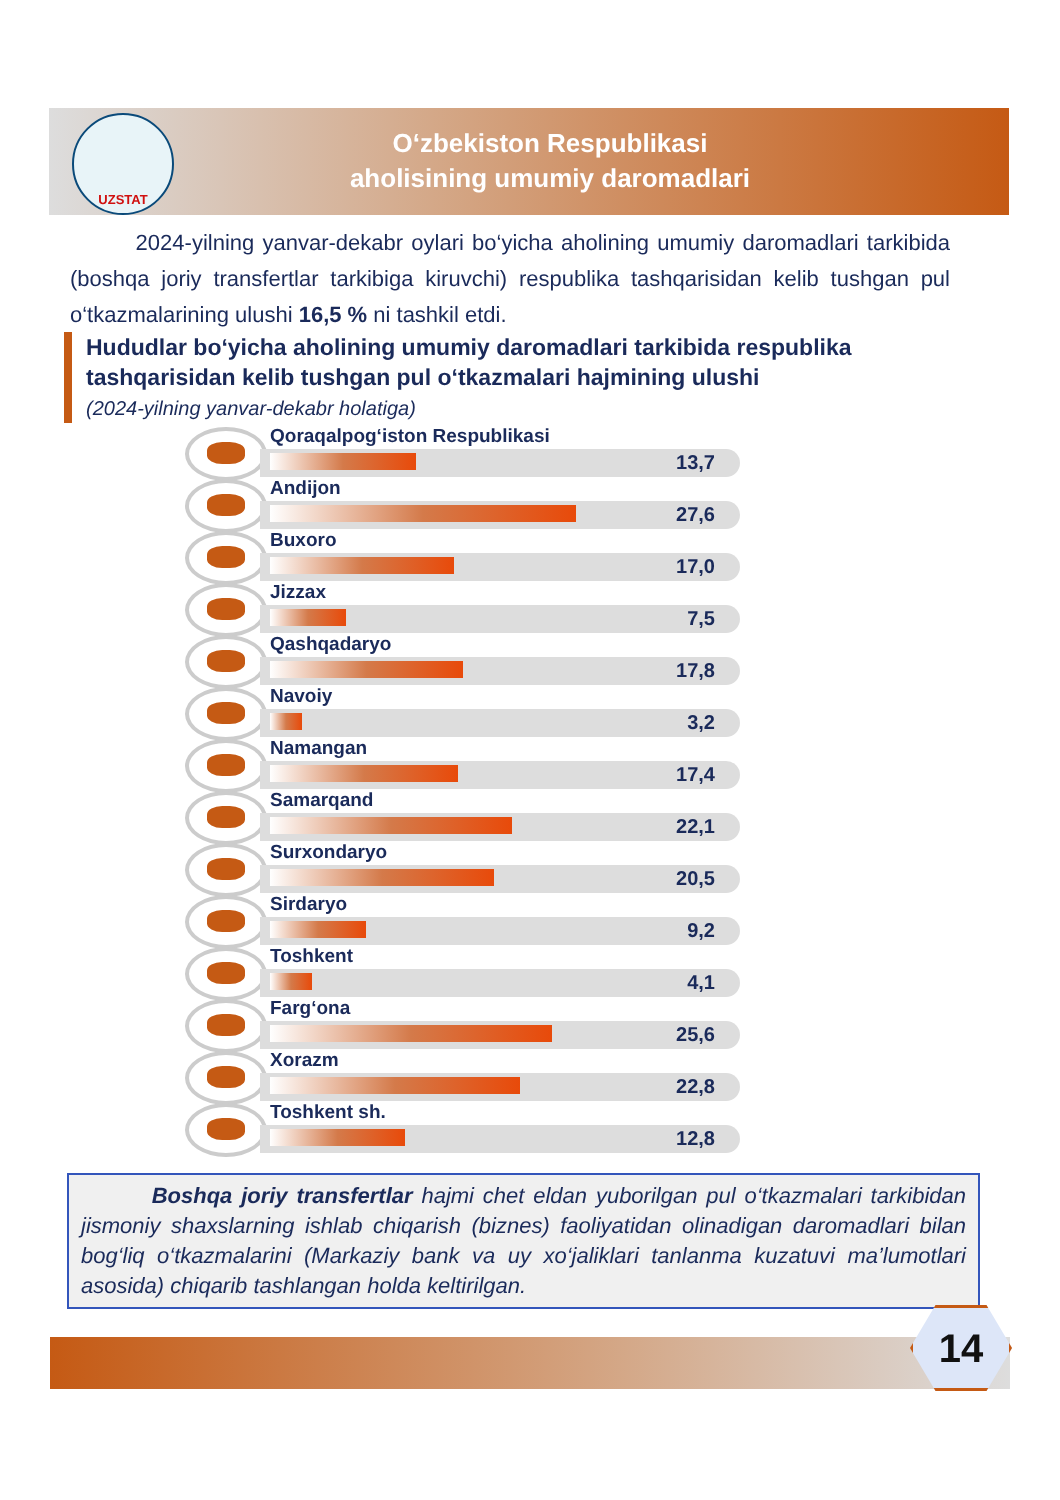UZSTAT
O‘zbekiston Respublikasi
aholisining umumiy daromadlari
2024-yilning yanvar-dekabr oylari bo‘yicha aholining umumiy daromadlari tarkibida (boshqa joriy transfertlar tarkibiga kiruvchi) respublika tashqarisidan kelib tushgan pul o‘tkazmalarining ulushi 16,5 % ni tashkil etdi.
Hududlar bo‘yicha aholining umumiy daromadlari tarkibida respublika tashqarisidan kelib tushgan pul o‘tkazmalari hajmining ulushi
(2024-yilning yanvar-dekabr holatiga)
Qoraqalpog‘iston Respublikasi
13,7
Andijon
27,6
Buxoro
17,0
Jizzax
7,5
Qashqadaryo
17,8
Navoiy
3,2
Namangan
17,4
Samarqand
22,1
Surxondaryo
20,5
Sirdaryo
9,2
Toshkent
4,1
Farg‘ona
25,6
Xorazm
22,8
Toshkent sh.
12,8
Boshqa joriy transfertlar hajmi chet eldan yuborilgan pul o‘tkazmalari tarkibidan jismoniy shaxslarning ishlab chiqarish (biznes) faoliyatidan olinadigan daromadlari bilan bog‘liq o‘tkazmalarini (Markaziy bank va uy xo‘jaliklari tanlanma kuzatuvi ma’lumotlari asosida) chiqarib tashlangan holda keltirilgan.
14